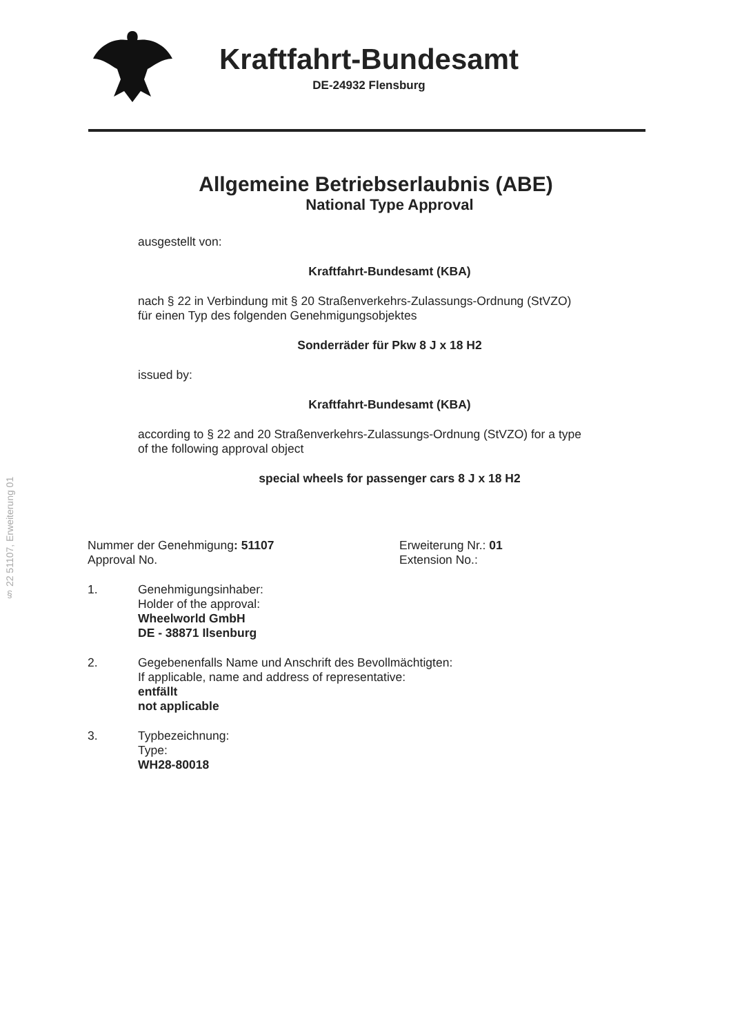Kraftfahrt-Bundesamt
DE-24932 Flensburg
§ 22 51107, Erweiterung 01
Allgemeine Betriebserlaubnis (ABE)
National Type Approval
ausgestellt von:
Kraftfahrt-Bundesamt (KBA)
nach § 22 in Verbindung mit § 20 Straßenverkehrs-Zulassungs-Ordnung (StVZO)
für einen Typ des folgenden Genehmigungsobjektes
Sonderräder für Pkw 8 J x 18 H2
issued by:
Kraftfahrt-Bundesamt (KBA)
according to § 22 and 20 Straßenverkehrs-Zulassungs-Ordnung (StVZO) for a type
of the following approval object
special wheels for passenger cars 8 J x 18 H2
Nummer der Genehmigung: 51107
Approval No.
Erweiterung Nr.: 01
Extension No.:
1. Genehmigungsinhaber:
Holder of the approval:
Wheelworld GmbH
DE - 38871 Ilsenburg
2. Gegebenenfalls Name und Anschrift des Bevollmächtigten:
If applicable, name and address of representative:
entfällt
not applicable
3. Typbezeichnung:
Type:
WH28-80018